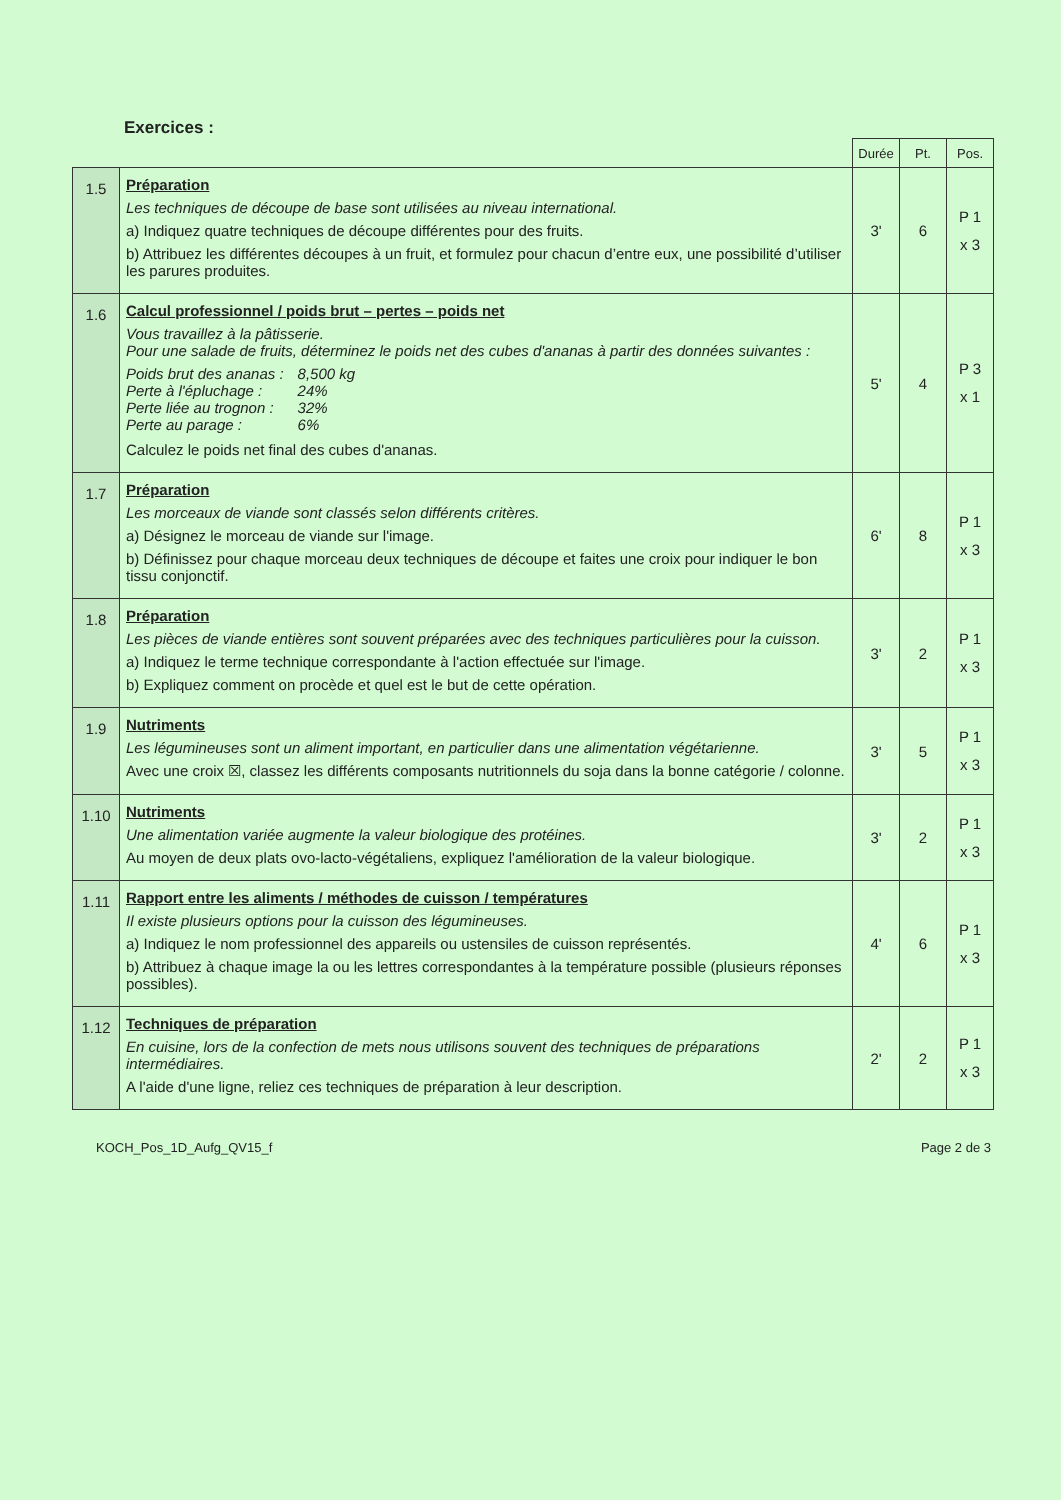Exercices :
| | | Durée | Pt. | Pos. |
| --- | --- | --- | --- | --- |
| 1.5 | Préparation Les techniques de découpe de base sont utilisées au niveau international. a) Indiquez quatre techniques de découpe différentes pour des fruits. b) Attribuez les différentes découpes à un fruit, et formulez pour chacun d’entre eux, une possibilité d’utiliser les parures produites. | 3' | 6 | P 1 x 3 |
| 1.6 | Calcul professionnel / poids brut – pertes – poids net Vous travaillez à la pâtisserie. Pour une salade de fruits, déterminez le poids net des cubes d'ananas à partir des données suivantes : / Poids brut des ananas : / 8,500 kg / / Perte à l'épluchage : / 24% / / Perte liée au trognon : / 32% / / Perte au parage : / 6% / Calculez le poids net final des cubes d'ananas. | 5' | 4 | P 3 x 1 |
| 1.7 | Préparation Les morceaux de viande sont classés selon différents critères. a) Désignez le morceau de viande sur l'image. b) Définissez pour chaque morceau deux techniques de découpe et faites une croix pour indiquer le bon tissu conjonctif. | 6' | 8 | P 1 x 3 |
| 1.8 | Préparation Les pièces de viande entières sont souvent préparées avec des techniques particulières pour la cuisson. a) Indiquez le terme technique correspondante à l'action effectuée sur l'image. b) Expliquez comment on procède et quel est le but de cette opération. | 3' | 2 | P 1 x 3 |
| 1.9 | Nutriments Les légumineuses sont un aliment important, en particulier dans une alimentation végétarienne. Avec une croix ☒, classez les différents composants nutritionnels du soja dans la bonne catégorie / colonne. | 3' | 5 | P 1 x 3 |
| 1.10 | Nutriments Une alimentation variée augmente la valeur biologique des protéines. Au moyen de deux plats ovo-lacto-végétaliens, expliquez l'amélioration de la valeur biologique. | 3' | 2 | P 1 x 3 |
| 1.11 | Rapport entre les aliments / méthodes de cuisson / températures Il existe plusieurs options pour la cuisson des légumineuses. a) Indiquez le nom professionnel des appareils ou ustensiles de cuisson représentés. b) Attribuez à chaque image la ou les lettres correspondantes à la température possible (plusieurs réponses possibles). | 4' | 6 | P 1 x 3 |
| 1.12 | Techniques de préparation En cuisine, lors de la confection de mets nous utilisons souvent des techniques de préparations intermédiaires. A l'aide d'une ligne, reliez ces techniques de préparation à leur description. | 2' | 2 | P 1 x 3 |
KOCH_Pos_1D_Aufg_QV15_f Page 2 de 3